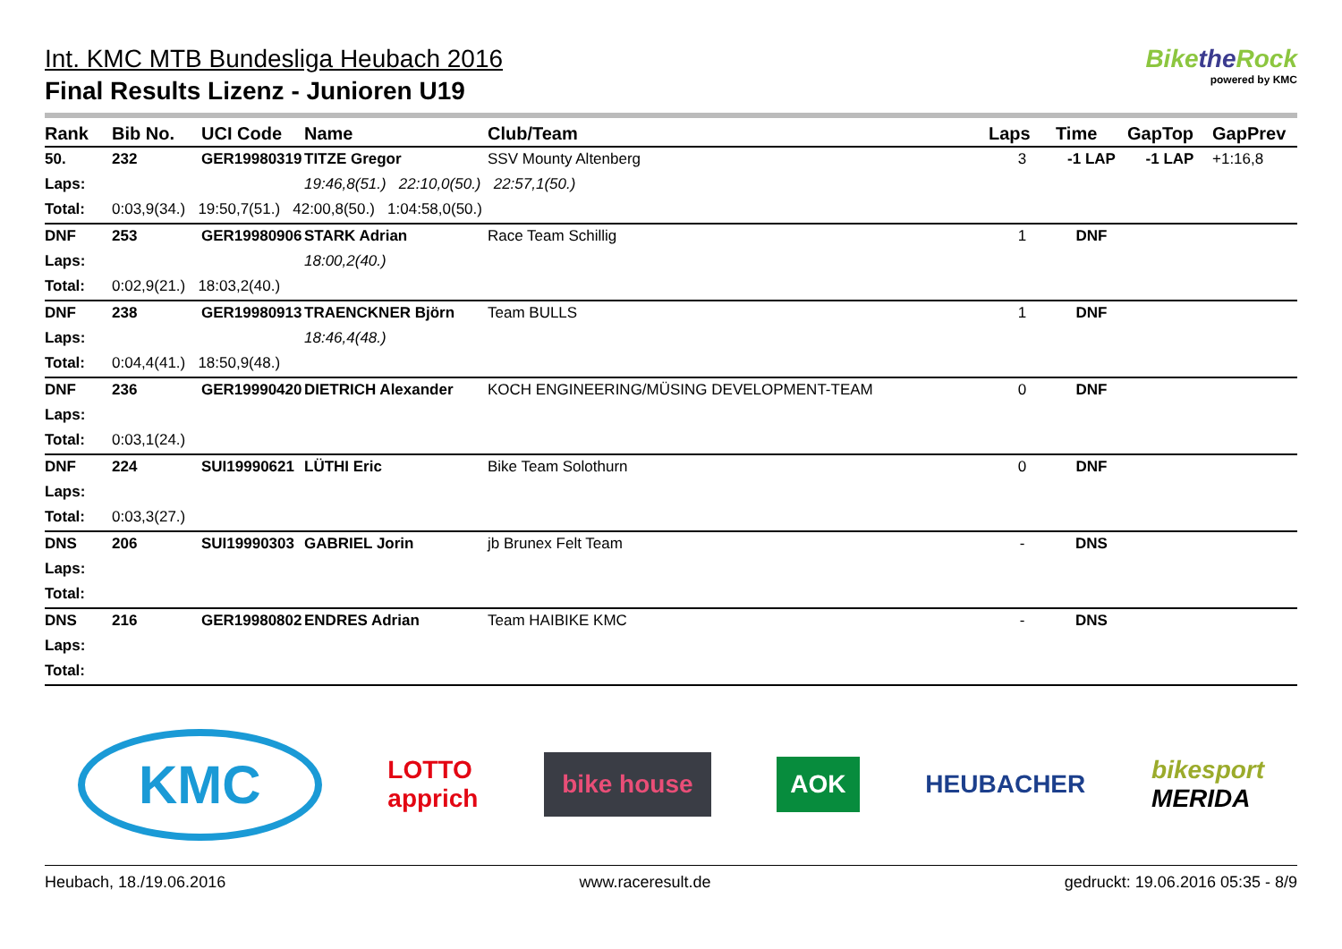Int. KMC MTB Bundesliga Heubach 2016
Final Results Lizenz - Junioren U19
Bikethe Rock
powered by KMC
| Rank | Bib No. | UCI Code | Name | Club/Team | Laps | Time | GapTop | GapPrev |
| --- | --- | --- | --- | --- | --- | --- | --- | --- |
| 50. | 232 | GER19980319 | TITZE Gregor | SSV Mounty Altenberg | 3 | -1 LAP | -1 LAP | +1:16,8 |
| Laps: | 19:46,8(51.) 22:10,0(50.) 22:57,1(50.) | | | | | | | |
| Total: | 0:03,9(34.) 19:50,7(51.) 42:00,8(50.) 1:04:58,0(50.) | | | | | | | |
| DNF | 253 | GER19980906 | STARK Adrian | Race Team Schillig | 1 | DNF | | |
| Laps: | 18:00,2(40.) | | | | | | | |
| Total: | 0:02,9(21.) 18:03,2(40.) | | | | | | | |
| DNF | 238 | GER19980913 | TRAENCKNER Björn | Team BULLS | 1 | DNF | | |
| Laps: | 18:46,4(48.) | | | | | | | |
| Total: | 0:04,4(41.) 18:50,9(48.) | | | | | | | |
| DNF | 236 | GER19990420 | DIETRICH Alexander | KOCH ENGINEERING/MÜSING DEVELOPMENT-TEAM | 0 | DNF | | |
| Laps: | | | | | | | | |
| Total: | 0:03,1(24.) | | | | | | | |
| DNF | 224 | SUI19990621 | LÜTHI Eric | Bike Team Solothurn | 0 | DNF | | |
| Laps: | | | | | | | | |
| Total: | 0:03,3(27.) | | | | | | | |
| DNS | 206 | SUI19990303 | GABRIEL Jorin | jb Brunex Felt Team | - | DNS | | |
| Laps: | | | | | | | | |
| Total: | | | | | | | | |
| DNS | 216 | GER19980802 | ENDRES Adrian | Team HAIBIKE KMC | - | DNS | | |
| Laps: | | | | | | | | |
| Total: | | | | | | | | |
KMC LOTTO
apprich bike house AOK HEUBACHER bikesport
MERIDA
Heubach, 18./19.06.2016 www.raceresult.de gedruckt: 19.06.2016 05:35 - 8/9